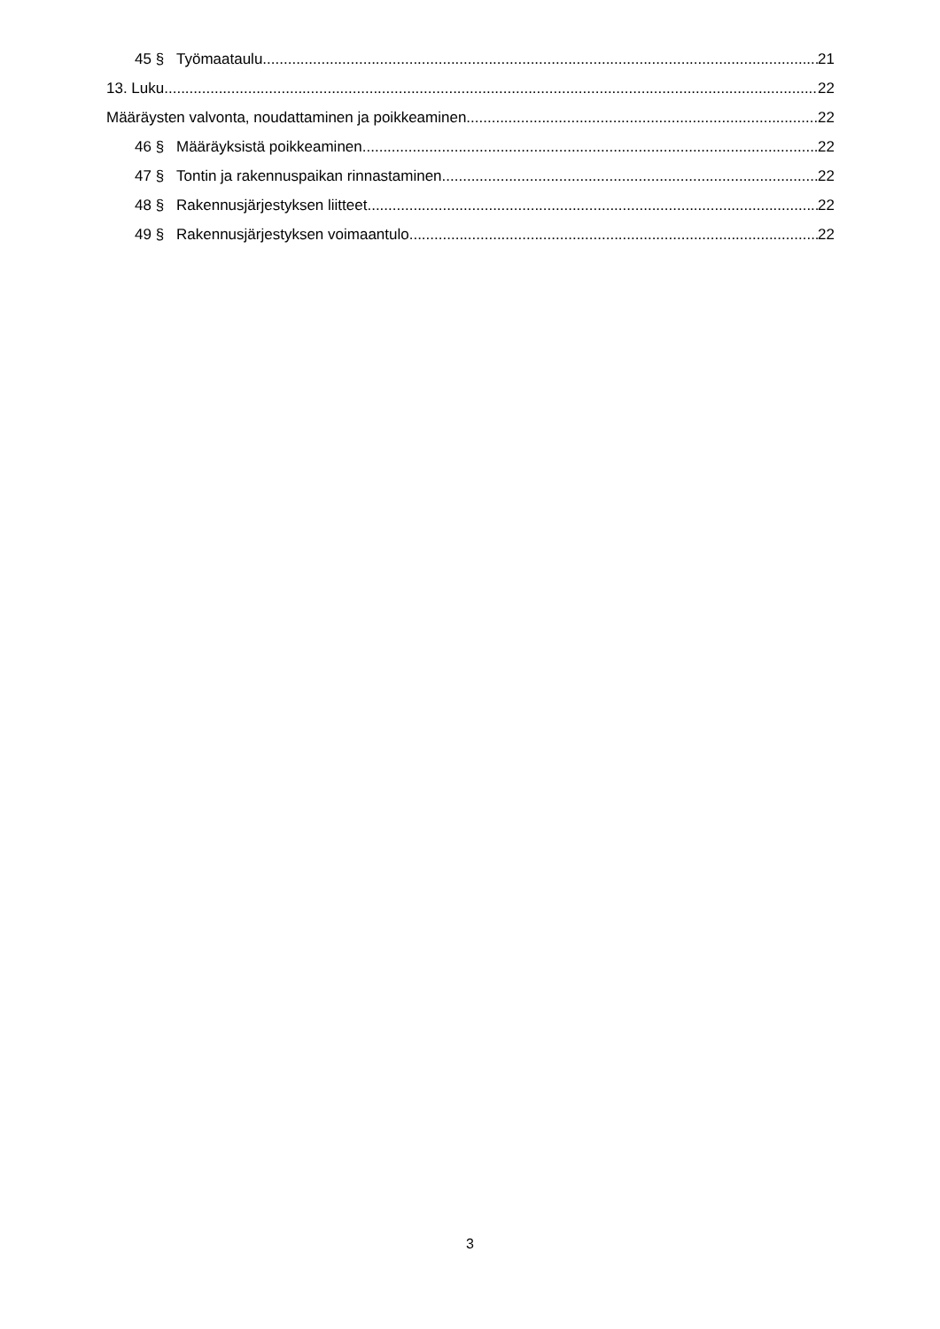45 § Työmaataulu 21
13. Luku 22
Määräysten valvonta, noudattaminen ja poikkeaminen 22
46 § Määräyksistä poikkeaminen 22
47 § Tontin ja rakennuspaikan rinnastaminen 22
48 § Rakennusjärjestyksen liitteet 22
49 § Rakennusjärjestyksen voimaantulo 22
3